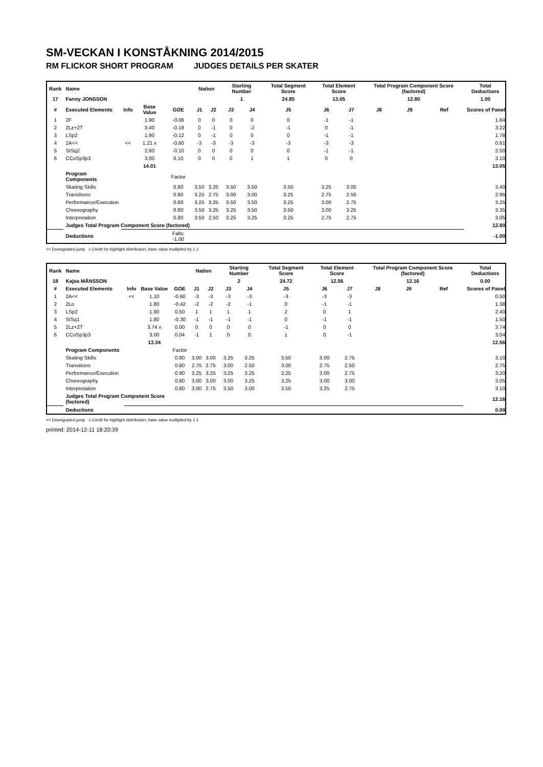SM-VECKAN I KONSTÅKNING 2014/2015
RM FLICKOR SHORT PROGRAM JUDGES DETAILS PER SKATER
| Rank | Name | | | | Nation | | Starting Number | | Total Segment Score | Total Element Score | | Total Program Component Score (factored) | | | Total Deductions |
| --- | --- | --- | --- | --- | --- | --- | --- | --- | --- | --- | --- | --- | --- | --- | --- |
| 17 | Fanny JONSSON | | | | | | 1 | | 24.85 | 13.05 | | 12.80 | | | 1.00 |
| # | Executed Elements | Info | Base Value | GOE | J1 | J2 | J3 | J4 | J5 | J6 | J7 | J8 | J9 | Ref | Scores of Panel |
| 1 | 2F | | 1.90 | -0.06 | 0 | 0 | 0 | 0 | 0 | -1 | -1 | | | | 1.84 |
| 2 | 2Lz+2T | | 3.40 | -0.18 | 0 | -1 | 0 | -2 | -1 | 0 | -1 | | | | 3.22 |
| 3 | LSp2 | | 1.90 | -0.12 | 0 | -1 | 0 | 0 | 0 | -1 | -1 | | | | 1.78 |
| 4 | 2A<< | << | 1.21 x | -0.60 | -3 | -3 | -3 | -3 | -3 | -3 | -3 | | | | 0.61 |
| 5 | StSq2 | | 2.60 | -0.10 | 0 | 0 | 0 | 0 | 0 | -1 | -1 | | | | 2.50 |
| 6 | CCoSp3p3 | | 3.00 | 0.10 | 0 | 0 | 0 | 1 | 1 | 0 | 0 | | | | 3.10 |
| | | | 14.01 | | | | | | | | | | | | 13.05 |
| | Program Components | | | Factor | | | | | | | | | | | |
| | Skating Skills | | | 0.80 | 3.50 | 3.25 | 3.50 | 3.50 | 3.50 | 3.25 | 3.00 | | | | 3.40 |
| | Transitions | | | 0.80 | 3.25 | 2.75 | 3.00 | 3.00 | 3.25 | 2.75 | 2.50 | | | | 2.95 |
| | Performance/Execution | | | 0.80 | 3.25 | 3.25 | 3.50 | 3.50 | 3.25 | 3.00 | 2.75 | | | | 3.25 |
| | Choreography | | | 0.80 | 3.50 | 3.25 | 3.25 | 3.50 | 3.50 | 3.00 | 3.25 | | | | 3.35 |
| | Interpretation | | | 0.80 | 3.50 | 2.50 | 3.25 | 3.25 | 3.25 | 2.75 | 2.75 | | | | 3.05 |
| | Judges Total Program Component Score (factored) | | | | | | | | | | | | | | 12.80 |
| | Deductions | | | Falls: -1.00 | | | | | | | | | | | -1.00 |
<< Downgraded jump x Credit for highlight distribution, base value multiplied by 1.1
| Rank | Name | | | | Nation | | Starting Number | | Total Segment Score | Total Element Score | | Total Program Component Score (factored) | | | Total Deductions |
| --- | --- | --- | --- | --- | --- | --- | --- | --- | --- | --- | --- | --- | --- | --- | --- |
| 18 | Kajsa MÅNSSON | | | | | | 2 | | 24.72 | 12.56 | | 12.16 | | | 0.00 |
| # | Executed Elements | Info | Base Value | GOE | J1 | J2 | J3 | J4 | J5 | J6 | J7 | J8 | J9 | Ref | Scores of Panel |
| 1 | 2A<< | << | 1.10 | -0.60 | -3 | -3 | -3 | -3 | -3 | -3 | -3 | | | | 0.50 |
| 2 | 2Lo | | 1.80 | -0.42 | -2 | -2 | -2 | -1 | 0 | -1 | -1 | | | | 1.38 |
| 3 | LSp2 | | 1.90 | 0.50 | 1 | 1 | 1 | 1 | 2 | 0 | 1 | | | | 2.40 |
| 4 | StSq1 | | 1.80 | -0.30 | -1 | -1 | -1 | -1 | 0 | -1 | -1 | | | | 1.50 |
| 5 | 2Lz+2T | | 3.74 x | 0.00 | 0 | 0 | 0 | 0 | -1 | 0 | 0 | | | | 3.74 |
| 6 | CCoSp3p3 | | 3.00 | 0.04 | -1 | 1 | 0 | 0 | 1 | 0 | -1 | | | | 3.04 |
| | | | 13.34 | | | | | | | | | | | | 12.56 |
| | Program Components | | | Factor | | | | | | | | | | | |
| | Skating Skills | | | 0.80 | 3.00 | 3.00 | 3.25 | 3.25 | 3.50 | 3.00 | 2.75 | | | | 3.10 |
| | Transitions | | | 0.80 | 2.75 | 2.75 | 3.00 | 2.50 | 3.00 | 2.75 | 2.50 | | | | 2.75 |
| | Performance/Execution | | | 0.80 | 3.25 | 3.25 | 3.25 | 3.25 | 3.25 | 3.00 | 2.75 | | | | 3.20 |
| | Choreography | | | 0.80 | 3.00 | 3.00 | 3.00 | 3.25 | 3.25 | 3.00 | 3.00 | | | | 3.05 |
| | Interpretation | | | 0.80 | 3.00 | 2.75 | 3.50 | 3.00 | 3.50 | 3.25 | 2.75 | | | | 3.10 |
| | Judges Total Program Component Score (factored) | | | | | | | | | | | | | | 12.16 |
| | Deductions | | | | | | | | | | | | | | 0.00 |
<< Downgraded jump x Credit for highlight distribution, base value multiplied by 1.1
printed: 2014-12-11 18:20:39